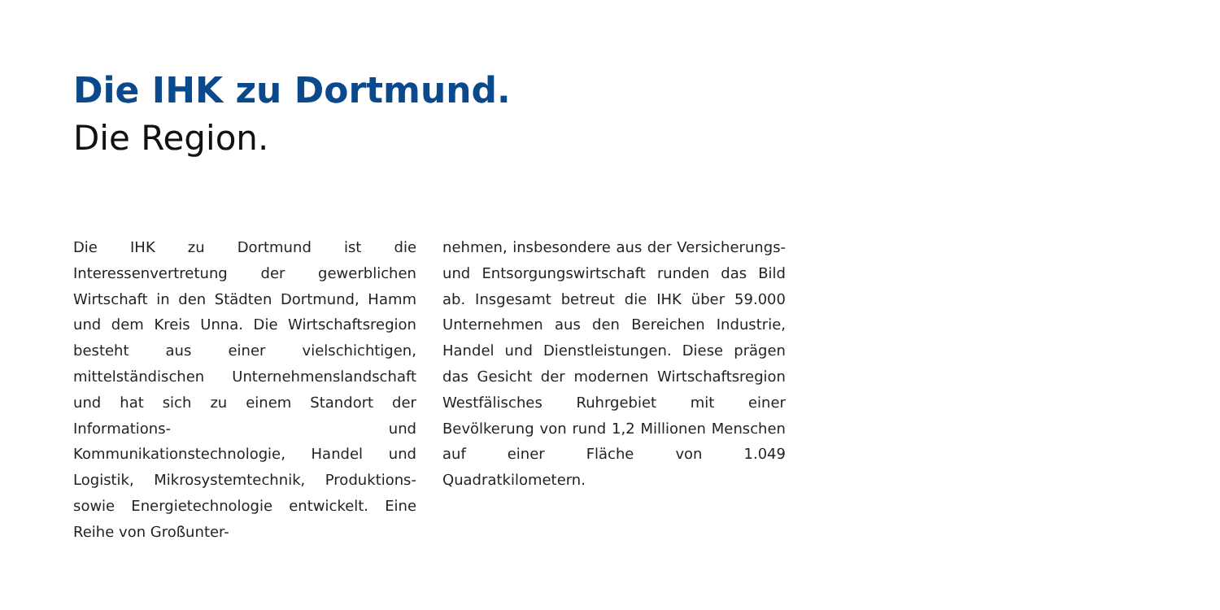Die IHK zu Dortmund.
Die Region.
Die IHK zu Dortmund ist die Interessenvertretung der gewerblichen Wirtschaft in den Städten Dortmund, Hamm und dem Kreis Unna. Die Wirtschaftsregion besteht aus einer vielschichtigen, mittelständischen Unternehmenslandschaft und hat sich zu einem Standort der Informations- und Kommunikationstechnologie, Handel und Logistik, Mikrosystemtechnik, Produktions- sowie Energietechnologie entwickelt. Eine Reihe von Großunter-
nehmen, insbesondere aus der Versicherungs- und Entsorgungswirtschaft runden das Bild ab. Insgesamt betreut die IHK über 59.000 Unternehmen aus den Bereichen Industrie, Handel und Dienstleistungen. Diese prägen das Gesicht der modernen Wirtschaftsregion Westfälisches Ruhrgebiet mit einer Bevölkerung von rund 1,2 Millionen Menschen auf einer Fläche von 1.049 Quadratkilometern.